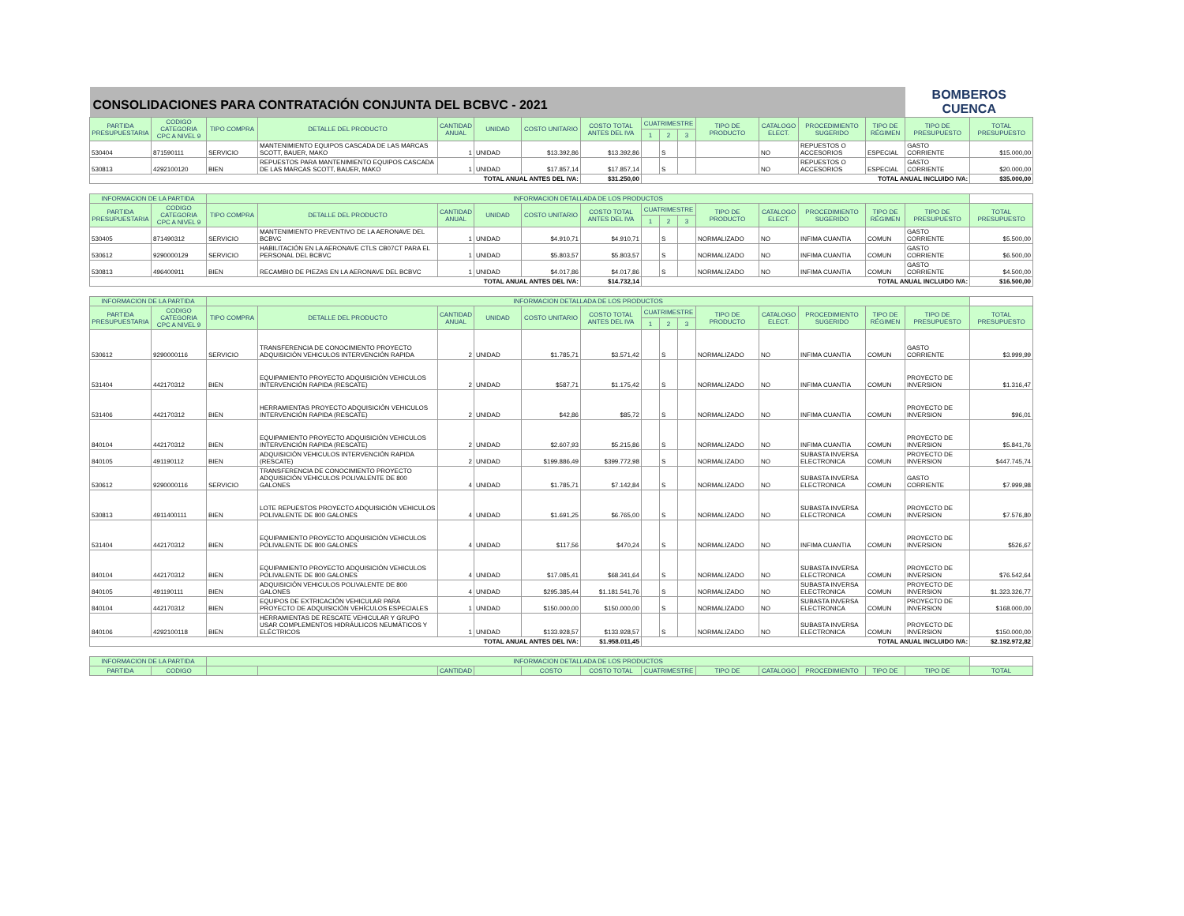| CONSOLIDACIONES PARA CONTRATACIÓN CONJUNTA DEL BCBVC - 2021 | | | | | | | | | | | | | | | BOMBEROS CUENCA | |
| PARTIDA PRESUPUESTARIA | CODIGO CATEGORIA CPC A NIVEL 9 | TIPO COMPRA | DETALLE DEL PRODUCTO | CANTIDAD ANUAL | UNIDAD | COSTO UNITARIO | COSTO TOTAL ANTES DEL IVA | CUATRIMESTRE | | | TIPO DE PRODUCTO | CATALOGO ELECT. | PROCEDIMIENTO SUGERIDO | TIPO DE RÉGIMEN | TIPO DE PRESUPUESTO | TOTAL PRESUPUESTO |
| | | | | | | | | 1 | 2 | 3 | | | | | | |
| 530404 | 871590111 | SERVICIO | MANTENIMIENTO EQUIPOS CASCADA DE LAS MARCAS SCOTT, BAUER, MAKO | 1 | UNIDAD | $13.392,86 | $13.392,86 | | S | | | NO | REPUESTOS O ACCESORIOS | ESPECIAL | GASTO CORRIENTE | $15.000,00 |
| 530813 | 4292100120 | BIEN | REPUESTOS PARA MANTENIMIENTO EQUIPOS CASCADA DE LAS MARCAS SCOTT, BAUER, MAKO | 1 | UNIDAD | $17.857,14 | $17.857,14 | | S | | | NO | REPUESTOS O ACCESORIOS | ESPECIAL | GASTO CORRIENTE | $20.000,00 |
| TOTAL ANUAL ANTES DEL IVA: | | | | | | | $31.250,00 | TOTAL ANUAL INCLUIDO IVA: | | | | | | | | $35.000,00 |
| INFORMACION DE LA PARTIDA | | INFORMACION DETALLADA DE LOS PRODUCTOS | | | | | | | | | | | | | | |
| PARTIDA PRESUPUESTARIA | CODIGO CATEGORIA CPC A NIVEL 9 | TIPO COMPRA | DETALLE DEL PRODUCTO | CANTIDAD ANUAL | UNIDAD | COSTO UNITARIO | COSTO TOTAL ANTES DEL IVA | CUATRIMESTRE | | | TIPO DE PRODUCTO | CATALOGO ELECT. | PROCEDIMIENTO SUGERIDO | TIPO DE RÉGIMEN | TIPO DE PRESUPUESTO | TOTAL PRESUPUESTO |
| | | | | | | | | 1 | 2 | 3 | | | | | | |
| 530405 | 871490312 | SERVICIO | MANTENIMIENTO PREVENTIVO DE LA AERONAVE DEL BCBVC | 1 | UNIDAD | $4.910,71 | $4.910,71 | | S | | NORMALIZADO | NO | INFIMA CUANTIA | COMUN | GASTO CORRIENTE | $5.500,00 |
| 530612 | 9290000129 | SERVICIO | HABILITACIÓN EN LA AERONAVE CTLS CB07CT PARA EL PERSONAL DEL BCBVC | 1 | UNIDAD | $5.803,57 | $5.803,57 | | S | | NORMALIZADO | NO | INFIMA CUANTIA | COMUN | GASTO CORRIENTE | $6.500,00 |
| 530813 | 496400911 | BIEN | RECAMBIO DE PIEZAS EN LA AERONAVE DEL BCBVC | 1 | UNIDAD | $4.017,86 | $4.017,86 | | S | | NORMALIZADO | NO | INFIMA CUANTIA | COMUN | GASTO CORRIENTE | $4.500,00 |
| TOTAL ANUAL ANTES DEL IVA: | | | | | | | $14.732,14 | TOTAL ANUAL INCLUIDO IVA: | | | | | | | | $16.500,00 |
| INFORMACION DE LA PARTIDA | | INFORMACION DETALLADA DE LOS PRODUCTOS | | | | | | | | | | | | | | |
| PARTIDA PRESUPUESTARIA | CODIGO CATEGORIA CPC A NIVEL 9 | TIPO COMPRA | DETALLE DEL PRODUCTO | CANTIDAD ANUAL | UNIDAD | COSTO UNITARIO | COSTO TOTAL ANTES DEL IVA | CUATRIMESTRE | | | TIPO DE PRODUCTO | CATALOGO ELECT. | PROCEDIMIENTO SUGERIDO | TIPO DE RÉGIMEN | TIPO DE PRESUPUESTO | TOTAL PRESUPUESTO |
| | | | | | | | | 1 | 2 | 3 | | | | | | |
| 530612 | 9290000116 | SERVICIO | TRANSFERENCIA DE CONOCIMIENTO PROYECTO ADQUISICIÓN VEHICULOS INTERVENCIÓN RAPIDA | 2 | UNIDAD | $1.785,71 | $3.571,42 | | S | | NORMALIZADO | NO | INFIMA CUANTIA | COMUN | GASTO CORRIENTE | $3.999,99 |
| 531404 | 442170312 | BIEN | EQUIPAMIENTO PROYECTO ADQUISICIÓN VEHICULOS INTERVENCIÓN RAPIDA (RESCATE) | 2 | UNIDAD | $587,71 | $1.175,42 | | S | | NORMALIZADO | NO | INFIMA CUANTIA | COMUN | PROYECTO DE INVERSION | $1.316,47 |
| 531406 | 442170312 | BIEN | HERRAMIENTAS PROYECTO ADQUISICIÓN VEHICULOS INTERVENCIÓN RAPIDA (RESCATE) | 2 | UNIDAD | $42,86 | $85,72 | | S | | NORMALIZADO | NO | INFIMA CUANTIA | COMUN | PROYECTO DE INVERSION | $96,01 |
| 840104 | 442170312 | BIEN | EQUIPAMIENTO PROYECTO ADQUISICIÓN VEHICULOS INTERVENCIÓN RAPIDA (RESCATE) | 2 | UNIDAD | $2.607,93 | $5.215,86 | | S | | NORMALIZADO | NO | INFIMA CUANTIA | COMUN | PROYECTO DE INVERSION | $5.841,76 |
| 840105 | 491190112 | BIEN | ADQUISICIÓN VEHICULOS INTERVENCIÓN RAPIDA (RESCATE) | 2 | UNIDAD | $199.886,49 | $399.772,98 | | S | | NORMALIZADO | NO | SUBASTA INVERSA ELECTRONICA | COMUN | PROYECTO DE INVERSION | $447.745,74 |
| 530612 | 9290000116 | SERVICIO | TRANSFERENCIA DE CONOCIMIENTO PROYECTO ADQUISICIÓN VEHICULOS POLIVALENTE DE 800 GALONES | 4 | UNIDAD | $1.785,71 | $7.142,84 | | S | | NORMALIZADO | NO | SUBASTA INVERSA ELECTRONICA | COMUN | GASTO CORRIENTE | $7.999,98 |
| 530813 | 4911400111 | BIEN | LOTE REPUESTOS PROYECTO ADQUISICIÓN VEHICULOS POLIVALENTE DE 800 GALONES | 4 | UNIDAD | $1.691,25 | $6.765,00 | | S | | NORMALIZADO | NO | SUBASTA INVERSA ELECTRONICA | COMUN | PROYECTO DE INVERSION | $7.576,80 |
| 531404 | 442170312 | BIEN | EQUIPAMIENTO PROYECTO ADQUISICIÓN VEHICULOS POLIVALENTE DE 800 GALONES | 4 | UNIDAD | $117,56 | $470,24 | | S | | NORMALIZADO | NO | INFIMA CUANTIA | COMUN | PROYECTO DE INVERSION | $526,67 |
| 840104 | 442170312 | BIEN | EQUIPAMIENTO PROYECTO ADQUISICIÓN VEHICULOS POLIVALENTE DE 800 GALONES | 4 | UNIDAD | $17.085,41 | $68.341,64 | | S | | NORMALIZADO | NO | SUBASTA INVERSA ELECTRONICA | COMUN | PROYECTO DE INVERSION | $76.542,64 |
| 840105 | 491190111 | BIEN | ADQUISICIÓN VEHICULOS POLIVALENTE DE 800 GALONES | 4 | UNIDAD | $295.385,44 | $1.181.541,76 | | S | | NORMALIZADO | NO | SUBASTA INVERSA ELECTRONICA | COMUN | PROYECTO DE INVERSION | $1.323.326,77 |
| 840104 | 442170312 | BIEN | EQUIPOS DE EXTRICACIÓN VEHICULAR PARA PROYECTO DE ADQUISICIÓN VEHÍCULOS ESPECIALES | 1 | UNIDAD | $150.000,00 | $150.000,00 | | S | | NORMALIZADO | NO | SUBASTA INVERSA ELECTRONICA | COMUN | PROYECTO DE INVERSION | $168.000,00 |
| 840106 | 4292100118 | BIEN | HERRAMIENTAS DE RESCATE VEHICULAR Y GRUPO USAR COMPLEMENTOS HIDRÁULICOS NEUMÁTICOS Y ELÉCTRICOS | 1 | UNIDAD | $133.928,57 | $133.928,57 | | S | | NORMALIZADO | NO | SUBASTA INVERSA ELECTRONICA | COMUN | PROYECTO DE INVERSION | $150.000,00 |
| TOTAL ANUAL ANTES DEL IVA: | | | | | | | $1.958.011,45 | TOTAL ANUAL INCLUIDO IVA: | | | | | | | | $2.192.972,82 |
| INFORMACION DE LA PARTIDA | | INFORMACION DETALLADA DE LOS PRODUCTOS | | | | | | | | | | | | |
| PARTIDA | CODIGO | | | CANTIDAD | | COSTO | COSTO TOTAL | CUATRIMESTRE | TIPO DE | CATALOGO | PROCEDIMIENTO | TIPO DE | TIPO DE | TOTAL |